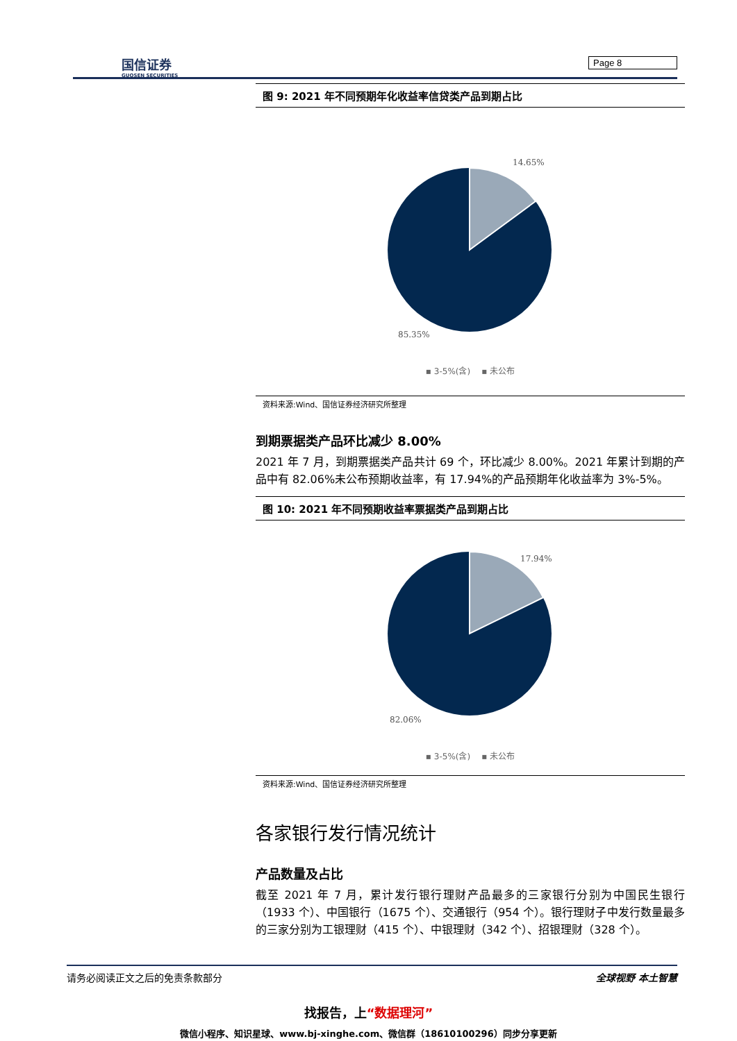国信证券
GUOSEN SECURITIES
Page 8
图 9: 2021 年不同预期年化收益率信贷类产品到期占比
14.65%
85.35%
▪ 3-5%(含) ▪ 未公布
资料来源:Wind、国信证券经济研究所整理
到期票据类产品环比减少 8.00%
2021 年 7 月，到期票据类产品共计 69 个，环比减少 8.00%。2021 年累计到期的产品中有 82.06%未公布预期收益率，有 17.94%的产品预期年化收益率为 3%-5%。
图 10: 2021 年不同预期收益率票据类产品到期占比
17.94%
82.06%
▪ 3-5%(含) ▪ 未公布
资料来源:Wind、国信证券经济研究所整理
各家银行发行情况统计
产品数量及占比
截至 2021 年 7 月，累计发行银行理财产品最多的三家银行分别为中国民生银行（1933 个）、中国银行（1675 个）、交通银行（954 个）。银行理财子中发行数量最多的三家分别为工银理财（415 个）、中银理财（342 个）、招银理财（328 个）。
请务必阅读正文之后的免责条款部分 全球视野 本土智慧
找报告，上“数据理河”
微信小程序、知识星球、www.bj-xinghe.com、微信群（18610100296）同步分享更新